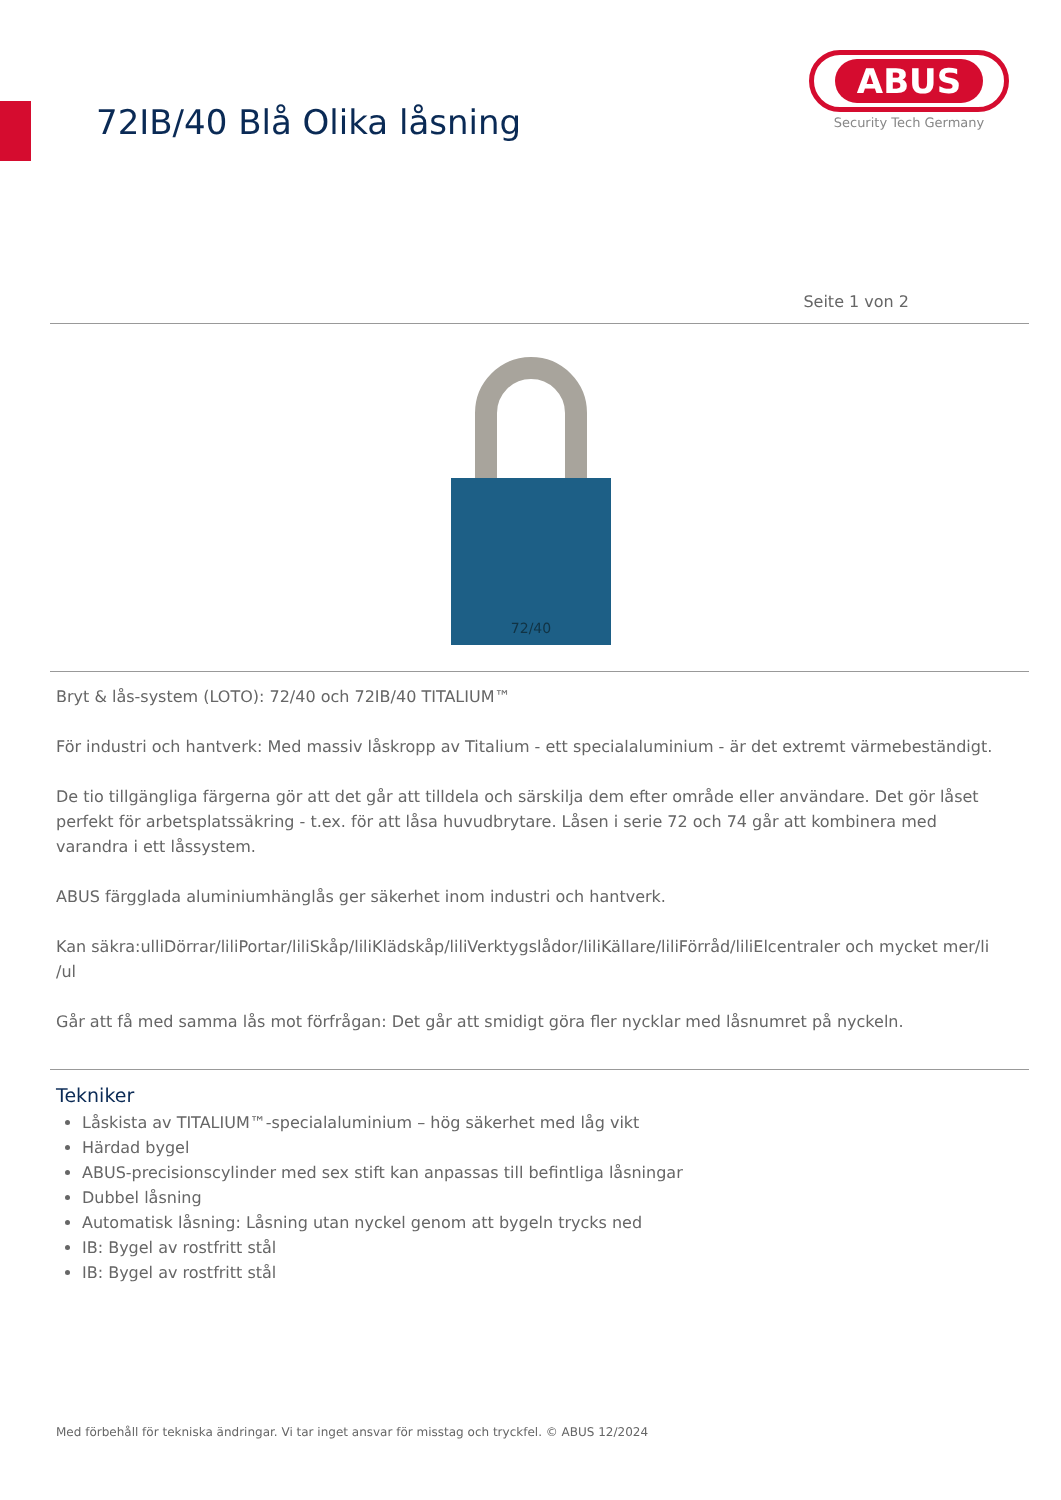72IB/40 Blå Olika låsning
ABUS
Security Tech Germany
Seite 1 von 2
72/40
Bryt & lås-system (LOTO): 72/40 och 72IB/40 TITALIUM™
För industri och hantverk: Med massiv låskropp av Titalium - ett specialaluminium - är det extremt värmebeständigt.
De tio tillgängliga färgerna gör att det går att tilldela och särskilja dem efter område eller användare. Det gör låset perfekt för arbetsplatssäkring - t.ex. för att låsa huvudbrytare. Låsen i serie 72 och 74 går att kombinera med varandra i ett låssystem.
ABUS färgglada aluminiumhänglås ger säkerhet inom industri och hantverk.
Kan säkra:ulliDörrar/liliPortar/liliSkåp/liliKlädskåp/liliVerktygslådor/liliKällare/liliFörråd/liliElcentraler och mycket mer/li /ul
Går att få med samma lås mot förfrågan: Det går att smidigt göra fler nycklar med låsnumret på nyckeln.
Tekniker
Låskista av TITALIUM™-specialaluminium – hög säkerhet med låg vikt
Härdad bygel
ABUS-precisionscylinder med sex stift kan anpassas till befintliga låsningar
Dubbel låsning
Automatisk låsning: Låsning utan nyckel genom att bygeln trycks ned
IB: Bygel av rostfritt stål
IB: Bygel av rostfritt stål
Med förbehåll för tekniska ändringar. Vi tar inget ansvar för misstag och tryckfel. © ABUS 12/2024